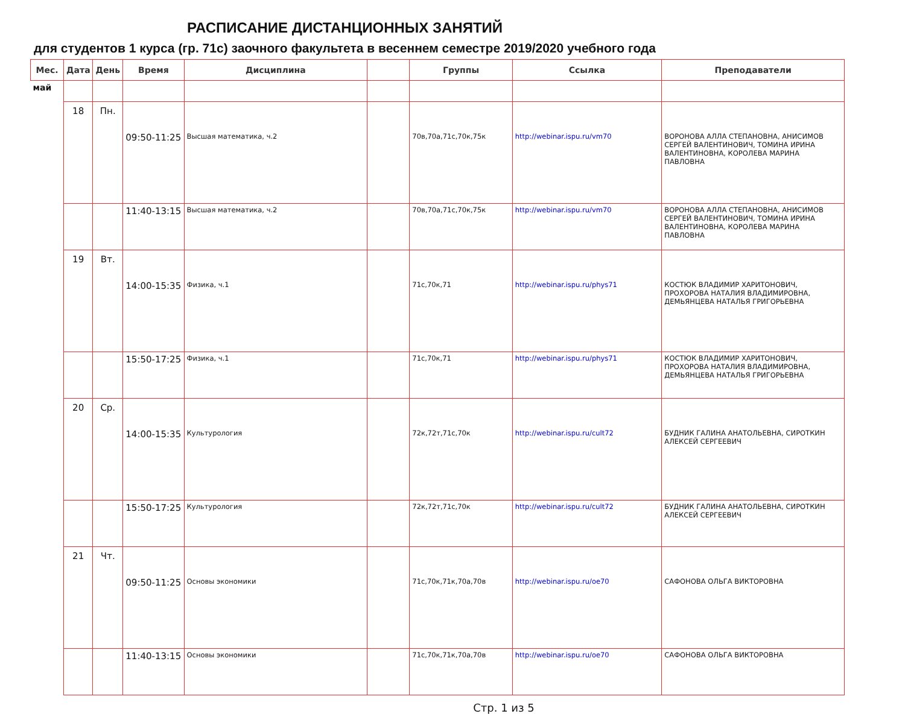РАСПИСАНИЕ ДИСТАНЦИОННЫХ ЗАНЯТИЙ
для студентов 1 курса (гр. 71с) заочного факультета в весеннем семестре 2019/2020 учебного года
| Мес. | Дата | День | Время | Дисциплина | | Группы | Ссылка | Преподаватели |
| --- | --- | --- | --- | --- | --- | --- | --- | --- |
| май | | | | | | | | |
| | 18 | Пн. | 09:50-11:25 | Высшая математика, ч.2 | | 70в,70а,71с,70к,75к | http://webinar.ispu.ru/vm70 | ВОРОНОВА АЛЛА СТЕПАНОВНА, АНИСИМОВ СЕРГЕЙ ВАЛЕНТИНОВИЧ, ТОМИНА ИРИНА ВАЛЕНТИНОВНА, КОРОЛЕВА МАРИНА ПАВЛОВНА |
| | | | 11:40-13:15 | Высшая математика, ч.2 | | 70в,70а,71с,70к,75к | http://webinar.ispu.ru/vm70 | ВОРОНОВА АЛЛА СТЕПАНОВНА, АНИСИМОВ СЕРГЕЙ ВАЛЕНТИНОВИЧ, ТОМИНА ИРИНА ВАЛЕНТИНОВНА, КОРОЛЕВА МАРИНА ПАВЛОВНА |
| | 19 | Вт. | 14:00-15:35 | Физика, ч.1 | | 71с,70к,71 | http://webinar.ispu.ru/phys71 | КОСТЮК ВЛАДИМИР ХАРИТОНОВИЧ, ПРОХОРОВА НАТАЛИЯ ВЛАДИМИРОВНА, ДЕМЬЯНЦЕВА НАТАЛЬЯ ГРИГОРЬЕВНА |
| | | | 15:50-17:25 | Физика, ч.1 | | 71с,70к,71 | http://webinar.ispu.ru/phys71 | КОСТЮК ВЛАДИМИР ХАРИТОНОВИЧ, ПРОХОРОВА НАТАЛИЯ ВЛАДИМИРОВНА, ДЕМЬЯНЦЕВА НАТАЛЬЯ ГРИГОРЬЕВНА |
| | 20 | Ср. | 14:00-15:35 | Культурология | | 72к,72т,71с,70к | http://webinar.ispu.ru/cult72 | БУДНИК ГАЛИНА АНАТОЛЬЕВНА, СИРОТКИН АЛЕКСЕЙ СЕРГЕЕВИЧ |
| | | | 15:50-17:25 | Культурология | | 72к,72т,71с,70к | http://webinar.ispu.ru/cult72 | БУДНИК ГАЛИНА АНАТОЛЬЕВНА, СИРОТКИН АЛЕКСЕЙ СЕРГЕЕВИЧ |
| | 21 | Чт. | 09:50-11:25 | Основы экономики | | 71с,70к,71к,70а,70в | http://webinar.ispu.ru/oe70 | САФОНОВА ОЛЬГА ВИКТОРОВНА |
| | | | 11:40-13:15 | Основы экономики | | 71с,70к,71к,70а,70в | http://webinar.ispu.ru/oe70 | САФОНОВА ОЛЬГА ВИКТОРОВНА |
Стр. 1 из 5